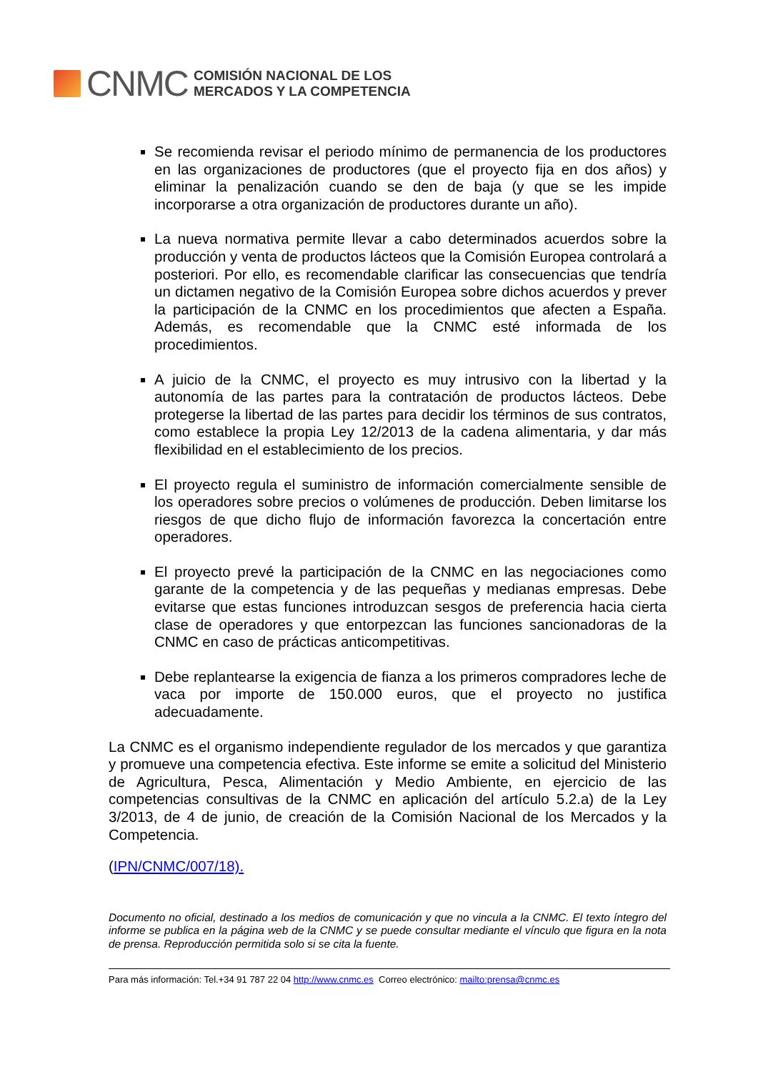CNMC
COMISIÓN NACIONAL DE LOS
MERCADOS Y LA COMPETENCIA
Se recomienda revisar el periodo mínimo de permanencia de los productores en las organizaciones de productores (que el proyecto fija en dos años) y eliminar la penalización cuando se den de baja (y que se les impide incorporarse a otra organización de productores durante un año).
La nueva normativa permite llevar a cabo determinados acuerdos sobre la producción y venta de productos lácteos que la Comisión Europea controlará a posteriori. Por ello, es recomendable clarificar las consecuencias que tendría un dictamen negativo de la Comisión Europea sobre dichos acuerdos y prever la participación de la CNMC en los procedimientos que afecten a España. Además, es recomendable que la CNMC esté informada de los procedimientos.
A juicio de la CNMC, el proyecto es muy intrusivo con la libertad y la autonomía de las partes para la contratación de productos lácteos. Debe protegerse la libertad de las partes para decidir los términos de sus contratos, como establece la propia Ley 12/2013 de la cadena alimentaria, y dar más flexibilidad en el establecimiento de los precios.
El proyecto regula el suministro de información comercialmente sensible de los operadores sobre precios o volúmenes de producción. Deben limitarse los riesgos de que dicho flujo de información favorezca la concertación entre operadores.
El proyecto prevé la participación de la CNMC en las negociaciones como garante de la competencia y de las pequeñas y medianas empresas. Debe evitarse que estas funciones introduzcan sesgos de preferencia hacia cierta clase de operadores y que entorpezcan las funciones sancionadoras de la CNMC en caso de prácticas anticompetitivas.
Debe replantearse la exigencia de fianza a los primeros compradores leche de vaca por importe de 150.000 euros, que el proyecto no justifica adecuadamente.
La CNMC es el organismo independiente regulador de los mercados y que garantiza y promueve una competencia efectiva. Este informe se emite a solicitud del Ministerio de Agricultura, Pesca, Alimentación y Medio Ambiente, en ejercicio de las competencias consultivas de la CNMC en aplicación del artículo 5.2.a) de la Ley 3/2013, de 4 de junio, de creación de la Comisión Nacional de los Mercados y la Competencia.
(IPN/CNMC/007/18).
Documento no oficial, destinado a los medios de comunicación y que no vincula a la CNMC. El texto íntegro del informe se publica en la página web de la CNMC y se puede consultar mediante el vínculo que figura en la nota de prensa. Reproducción permitida solo si se cita la fuente.
Para más información: Tel.+34 91 787 22 04 http://www.cnmc.es Correo electrónico: mailto:prensa@cnmc.es